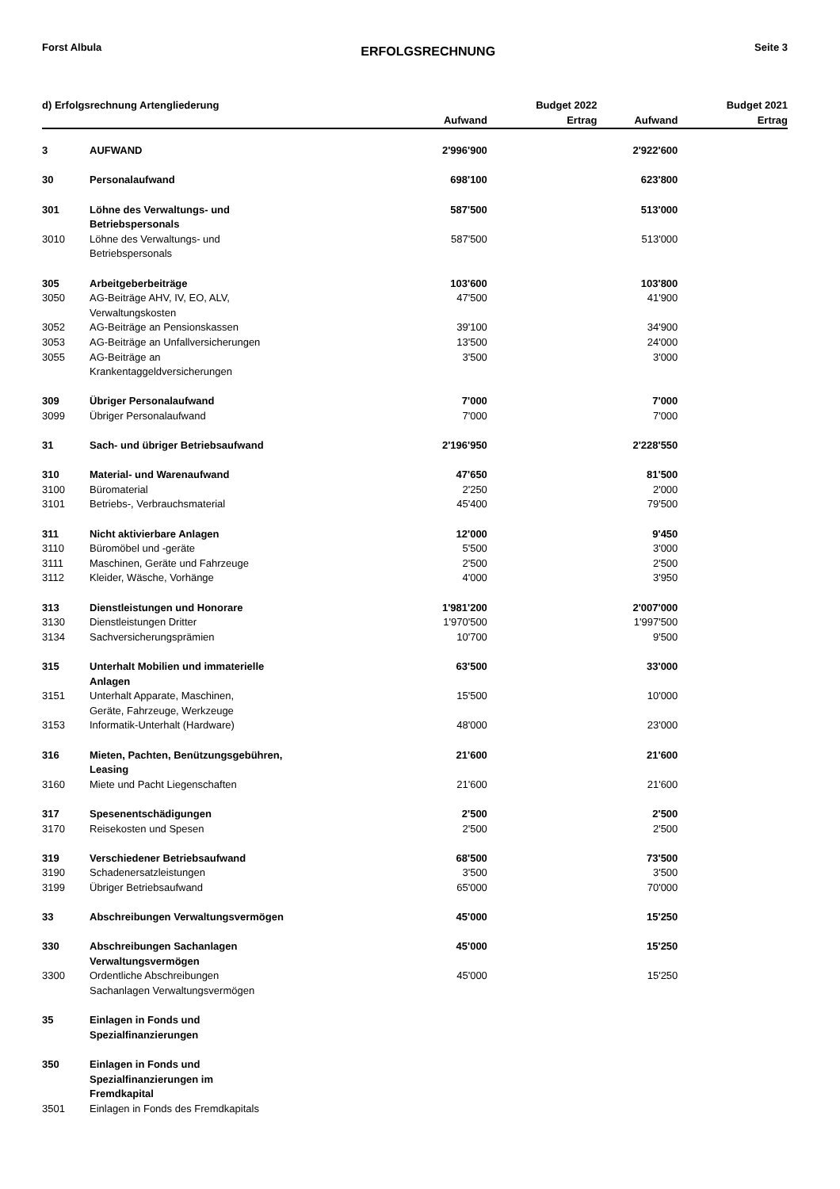Forst Albula ERFOLGSRECHNUNG Seite 3
| d) Erfolgsrechnung Artengliederung | | | Budget 2022 | | Budget 2021 |
| --- | --- | --- | --- | --- | --- |
| | | Aufwand | Ertrag | Aufwand | Ertrag |
| 3 | AUFWAND | 2'996'900 | | 2'922'600 | |
| 30 | Personalaufwand | 698'100 | | 623'800 | |
| 301 | Löhne des Verwaltungs- und Betriebspersonals | 587'500 | | 513'000 | |
| 3010 | Löhne des Verwaltungs- und Betriebspersonals | 587'500 | | 513'000 | |
| 305 | Arbeitgeberbeiträge | 103'600 | | 103'800 | |
| 3050 | AG-Beiträge AHV, IV, EO, ALV, Verwaltungskosten | 47'500 | | 41'900 | |
| 3052 | AG-Beiträge an Pensionskassen | 39'100 | | 34'900 | |
| 3053 | AG-Beiträge an Unfallversicherungen | 13'500 | | 24'000 | |
| 3055 | AG-Beiträge an Krankentaggeldversicherungen | 3'500 | | 3'000 | |
| 309 | Übriger Personalaufwand | 7'000 | | 7'000 | |
| 3099 | Übriger Personalaufwand | 7'000 | | 7'000 | |
| 31 | Sach- und übriger Betriebsaufwand | 2'196'950 | | 2'228'550 | |
| 310 | Material- und Warenaufwand | 47'650 | | 81'500 | |
| 3100 | Büromaterial | 2'250 | | 2'000 | |
| 3101 | Betriebs-, Verbrauchsmaterial | 45'400 | | 79'500 | |
| 311 | Nicht aktivierbare Anlagen | 12'000 | | 9'450 | |
| 3110 | Büromöbel und -geräte | 5'500 | | 3'000 | |
| 3111 | Maschinen, Geräte und Fahrzeuge | 2'500 | | 2'500 | |
| 3112 | Kleider, Wäsche, Vorhänge | 4'000 | | 3'950 | |
| 313 | Dienstleistungen und Honorare | 1'981'200 | | 2'007'000 | |
| 3130 | Dienstleistungen Dritter | 1'970'500 | | 1'997'500 | |
| 3134 | Sachversicherungsprämien | 10'700 | | 9'500 | |
| 315 | Unterhalt Mobilien und immaterielle Anlagen | 63'500 | | 33'000 | |
| 3151 | Unterhalt Apparate, Maschinen, Geräte, Fahrzeuge, Werkzeuge | 15'500 | | 10'000 | |
| 3153 | Informatik-Unterhalt (Hardware) | 48'000 | | 23'000 | |
| 316 | Mieten, Pachten, Benützungsgebühren, Leasing | 21'600 | | 21'600 | |
| 3160 | Miete und Pacht Liegenschaften | 21'600 | | 21'600 | |
| 317 | Spesenentschädigungen | 2'500 | | 2'500 | |
| 3170 | Reisekosten und Spesen | 2'500 | | 2'500 | |
| 319 | Verschiedener Betriebsaufwand | 68'500 | | 73'500 | |
| 3190 | Schadenersatzleistungen | 3'500 | | 3'500 | |
| 3199 | Übriger Betriebsaufwand | 65'000 | | 70'000 | |
| 33 | Abschreibungen Verwaltungsvermögen | 45'000 | | 15'250 | |
| 330 | Abschreibungen Sachanlagen Verwaltungsvermögen | 45'000 | | 15'250 | |
| 3300 | Ordentliche Abschreibungen Sachanlagen Verwaltungsvermögen | 45'000 | | 15'250 | |
| 35 | Einlagen in Fonds und Spezialfinanzierungen | | | | |
| 350 | Einlagen in Fonds und Spezialfinanzierungen im Fremdkapital | | | | |
| 3501 | Einlagen in Fonds des Fremdkapitals | | | | |